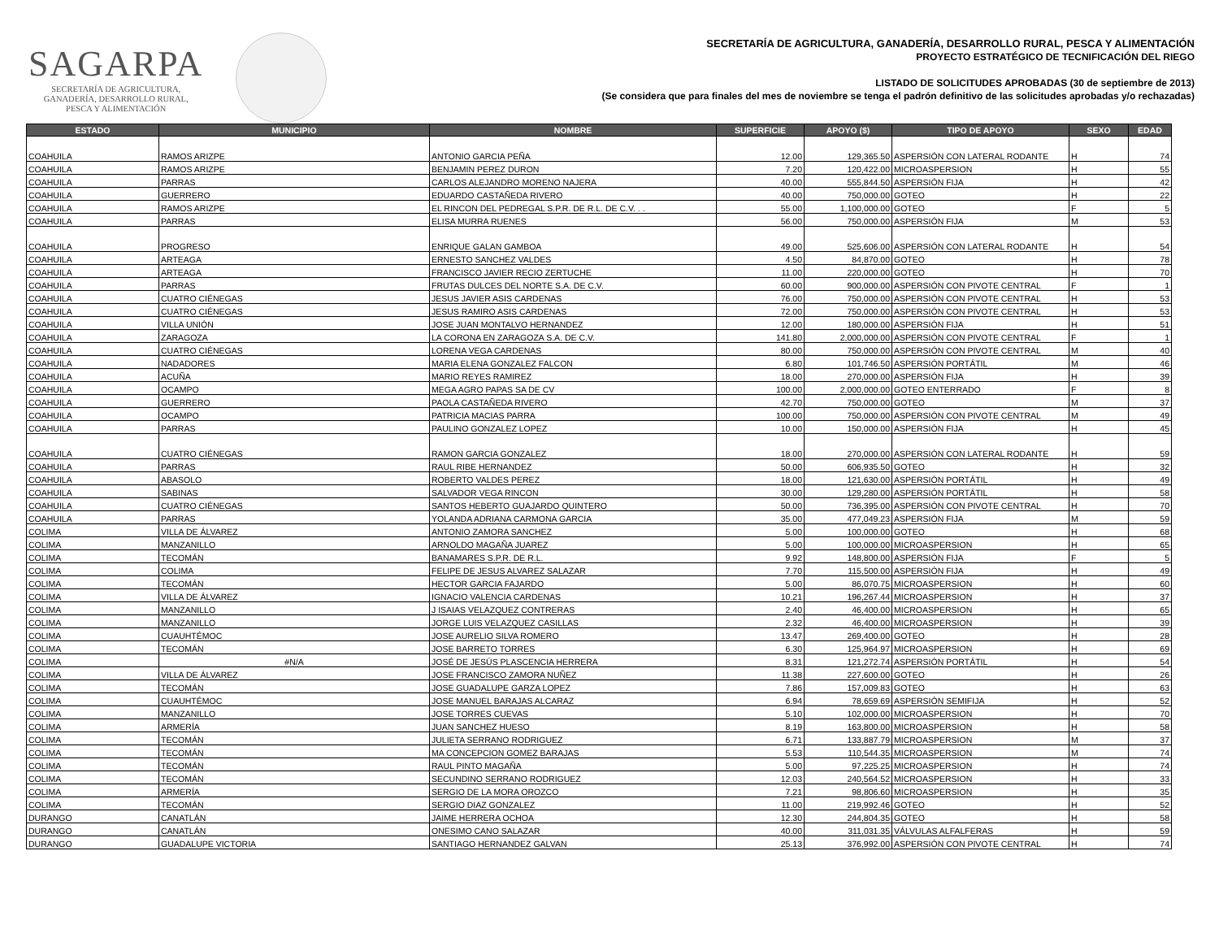SAGARPA
SECRETARÍA DE AGRICULTURA,
GANADERÍA, DESARROLLO RURAL,
PESCA Y ALIMENTACIÓN
SECRETARÍA DE AGRICULTURA, GANADERÍA, DESARROLLO RURAL, PESCA Y ALIMENTACIÓN
PROYECTO ESTRATÉGICO DE TECNIFICACIÓN DEL RIEGO
LISTADO DE SOLICITUDES APROBADAS (30 de septiembre de 2013)
(Se considera que para finales del mes de noviembre se tenga el padrón definitivo de las solicitudes aprobadas y/o rechazadas)
| ESTADO | MUNICIPIO | NOMBRE | SUPERFICIE | APOYO ($) | TIPO DE APOYO | SEXO | EDAD |
| --- | --- | --- | --- | --- | --- | --- | --- |
| COAHUILA | RAMOS ARIZPE | ANTONIO GARCIA PEÑA | 12.00 | 129,365.50 | ASPERSIÓN CON LATERAL RODANTE | H | 74 |
| COAHUILA | RAMOS ARIZPE | BENJAMIN PEREZ DURON | 7.20 | 120,422.00 | MICROASPERSION | H | 55 |
| COAHUILA | PARRAS | CARLOS ALEJANDRO MORENO NAJERA | 40.00 | 555,844.50 | ASPERSIÓN FIJA | H | 42 |
| COAHUILA | GUERRERO | EDUARDO CASTAÑEDA RIVERO | 40.00 | 750,000.00 | GOTEO | H | 22 |
| COAHUILA | RAMOS ARIZPE | EL RINCON DEL PEDREGAL S.P.R. DE R.L. DE C.V. . . | 55.00 | 1,100,000.00 | GOTEO | F | 5 |
| COAHUILA | PARRAS | ELISA MURRA RUENES | 56.00 | 750,000.00 | ASPERSIÓN FIJA | M | 53 |
| COAHUILA | PROGRESO | ENRIQUE GALAN GAMBOA | 49.00 | 525,606.00 | ASPERSIÓN CON LATERAL RODANTE | H | 54 |
| COAHUILA | ARTEAGA | ERNESTO SANCHEZ VALDES | 4.50 | 84,870.00 | GOTEO | H | 78 |
| COAHUILA | ARTEAGA | FRANCISCO JAVIER RECIO ZERTUCHE | 11.00 | 220,000.00 | GOTEO | H | 70 |
| COAHUILA | PARRAS | FRUTAS DULCES DEL NORTE S.A. DE C.V. | 60.00 | 900,000.00 | ASPERSIÓN CON PIVOTE CENTRAL | F | 1 |
| COAHUILA | CUATRO CIÉNEGAS | JESUS JAVIER ASIS CARDENAS | 76.00 | 750,000.00 | ASPERSIÓN CON PIVOTE CENTRAL | H | 53 |
| COAHUILA | CUATRO CIÉNEGAS | JESUS RAMIRO ASIS CARDENAS | 72.00 | 750,000.00 | ASPERSIÓN CON PIVOTE CENTRAL | H | 53 |
| COAHUILA | VILLA UNIÓN | JOSE JUAN MONTALVO HERNANDEZ | 12.00 | 180,000.00 | ASPERSIÓN FIJA | H | 51 |
| COAHUILA | ZARAGOZA | LA CORONA EN ZARAGOZA S.A. DE C.V. | 141.80 | 2,000,000.00 | ASPERSIÓN CON PIVOTE CENTRAL | F | 1 |
| COAHUILA | CUATRO CIÉNEGAS | LORENA VEGA CARDENAS | 80.00 | 750,000.00 | ASPERSIÓN CON PIVOTE CENTRAL | M | 40 |
| COAHUILA | NADADORES | MARIA ELENA GONZALEZ FALCON | 6.80 | 101,746.50 | ASPERSIÓN PORTÁTIL | M | 46 |
| COAHUILA | ACUÑA | MARIO REYES RAMIREZ | 18.00 | 270,000.00 | ASPERSIÓN FIJA | H | 39 |
| COAHUILA | OCAMPO | MEGA AGRO PAPAS SA DE CV | 100.00 | 2,000,000.00 | GOTEO ENTERRADO | F | 8 |
| COAHUILA | GUERRERO | PAOLA CASTAÑEDA RIVERO | 42.70 | 750,000.00 | GOTEO | M | 37 |
| COAHUILA | OCAMPO | PATRICIA MACIAS PARRA | 100.00 | 750,000.00 | ASPERSIÓN CON PIVOTE CENTRAL | M | 49 |
| COAHUILA | PARRAS | PAULINO GONZALEZ LOPEZ | 10.00 | 150,000.00 | ASPERSIÓN FIJA | H | 45 |
| COAHUILA | CUATRO CIÉNEGAS | RAMON GARCIA GONZALEZ | 18.00 | 270,000.00 | ASPERSIÓN CON LATERAL RODANTE | H | 59 |
| COAHUILA | PARRAS | RAUL RIBE HERNANDEZ | 50.00 | 606,935.50 | GOTEO | H | 32 |
| COAHUILA | ABASOLO | ROBERTO VALDES PEREZ | 18.00 | 121,630.00 | ASPERSIÓN PORTÁTIL | H | 49 |
| COAHUILA | SABINAS | SALVADOR VEGA RINCON | 30.00 | 129,280.00 | ASPERSIÓN PORTÁTIL | H | 58 |
| COAHUILA | CUATRO CIÉNEGAS | SANTOS HEBERTO GUAJARDO QUINTERO | 50.00 | 736,395.00 | ASPERSIÓN CON PIVOTE CENTRAL | H | 70 |
| COAHUILA | PARRAS | YOLANDA ADRIANA CARMONA GARCIA | 35.00 | 477,049.23 | ASPERSIÓN FIJA | M | 59 |
| COLIMA | VILLA DE ÁLVAREZ | ANTONIO ZAMORA SANCHEZ | 5.00 | 100,000.00 | GOTEO | H | 68 |
| COLIMA | MANZANILLO | ARNOLDO MAGAÑA JUAREZ | 5.00 | 100,000.00 | MICROASPERSION | H | 65 |
| COLIMA | TECOMÁN | BANAMARES S.P.R. DE R.L. | 9.92 | 148,800.00 | ASPERSIÓN FIJA | F | 5 |
| COLIMA | COLIMA | FELIPE DE JESUS ALVAREZ SALAZAR | 7.70 | 115,500.00 | ASPERSIÓN FIJA | H | 49 |
| COLIMA | TECOMÁN | HECTOR GARCIA FAJARDO | 5.00 | 86,070.75 | MICROASPERSION | H | 60 |
| COLIMA | VILLA DE ÁLVAREZ | IGNACIO VALENCIA CARDENAS | 10.21 | 196,267.44 | MICROASPERSION | H | 37 |
| COLIMA | MANZANILLO | J ISAIAS VELAZQUEZ CONTRERAS | 2.40 | 46,400.00 | MICROASPERSION | H | 65 |
| COLIMA | MANZANILLO | JORGE LUIS VELAZQUEZ CASILLAS | 2.32 | 46,400.00 | MICROASPERSION | H | 39 |
| COLIMA | CUAUHTÉMOC | JOSE AURELIO SILVA ROMERO | 13.47 | 269,400.00 | GOTEO | H | 28 |
| COLIMA | TECOMÁN | JOSE BARRETO TORRES | 6.30 | 125,964.97 | MICROASPERSION | H | 69 |
| COLIMA | #N/A | JOSÉ DE JESÚS PLASCENCIA HERRERA | 8.31 | 121,272.74 | ASPERSIÓN PORTÁTIL | H | 54 |
| COLIMA | VILLA DE ÁLVAREZ | JOSE FRANCISCO ZAMORA NUÑEZ | 11.38 | 227,600.00 | GOTEO | H | 26 |
| COLIMA | TECOMÁN | JOSE GUADALUPE GARZA LOPEZ | 7.86 | 157,009.83 | GOTEO | H | 63 |
| COLIMA | CUAUHTÉMOC | JOSE MANUEL BARAJAS ALCARAZ | 6.94 | 78,659.69 | ASPERSIÓN SEMIFIJA | H | 52 |
| COLIMA | MANZANILLO | JOSE TORRES CUEVAS | 5.10 | 102,000.00 | MICROASPERSION | H | 70 |
| COLIMA | ARMERÍA | JUAN SANCHEZ HUESO | 8.19 | 163,800.00 | MICROASPERSION | H | 58 |
| COLIMA | TECOMÁN | JULIETA SERRANO RODRIGUEZ | 6.71 | 133,887.79 | MICROASPERSION | M | 37 |
| COLIMA | TECOMÁN | MA CONCEPCION GOMEZ BARAJAS | 5.53 | 110,544.35 | MICROASPERSION | M | 74 |
| COLIMA | TECOMÁN | RAUL PINTO MAGAÑA | 5.00 | 97,225.25 | MICROASPERSION | H | 74 |
| COLIMA | TECOMÁN | SECUNDINO SERRANO RODRIGUEZ | 12.03 | 240,564.52 | MICROASPERSION | H | 33 |
| COLIMA | ARMERÍA | SERGIO DE LA MORA OROZCO | 7.21 | 98,806.60 | MICROASPERSION | H | 35 |
| COLIMA | TECOMÁN | SERGIO DIAZ GONZALEZ | 11.00 | 219,992.46 | GOTEO | H | 52 |
| DURANGO | CANATLÁN | JAIME HERRERA OCHOA | 12.30 | 244,804.35 | GOTEO | H | 58 |
| DURANGO | CANATLÁN | ONESIMO CANO SALAZAR | 40.00 | 311,031.35 | VÁLVULAS ALFALFERAS | H | 59 |
| DURANGO | GUADALUPE VICTORIA | SANTIAGO HERNANDEZ GALVAN | 25.13 | 376,992.00 | ASPERSIÓN CON PIVOTE CENTRAL | H | 74 |